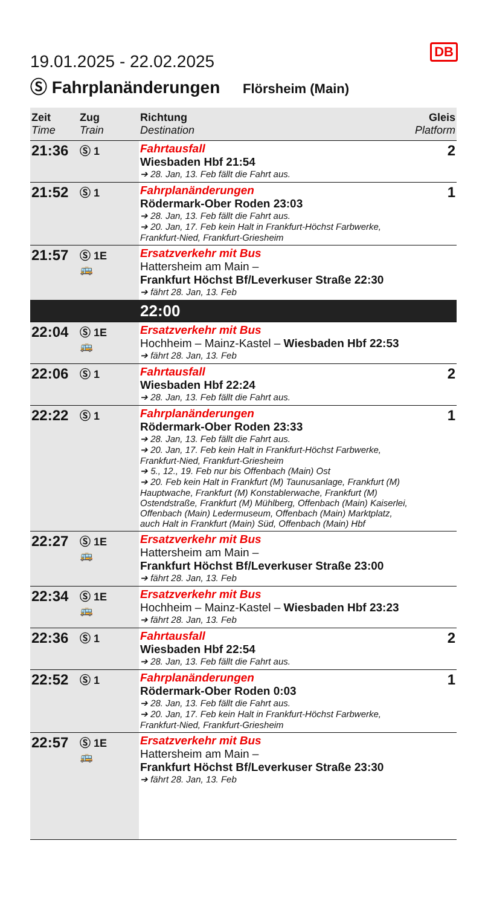DB
19.01.2025 - 22.02.2025
Ⓢ Fahrplanänderungen Flörsheim (Main)
| Zeit Time | Zug Train | Richtung Destination | Gleis Platform |
| --- | --- | --- | --- |
| 21:36 | Ⓢ 1 | Fahrtausfall Wiesbaden Hbf 21:54 ➔ 28. Jan, 13. Feb fällt die Fahrt aus. | 2 |
| 21:52 | Ⓢ 1 | Fahrplanänderungen Rödermark-Ober Roden 23:03 ➔ 28. Jan, 13. Feb fällt die Fahrt aus. ➔ 20. Jan, 17. Feb kein Halt in Frankfurt-Höchst Farbwerke, Frankfurt-Nied, Frankfurt-Griesheim | 1 |
| 21:57 | Ⓢ 1E 🚌 | Ersatzverkehr mit Bus Hattersheim am Main – Frankfurt Höchst Bf/Leverkuser Straße 22:30 ➔ fährt 28. Jan, 13. Feb | |
| | | 22:00 | |
| 22:04 | Ⓢ 1E 🚌 | Ersatzverkehr mit Bus Hochheim – Mainz-Kastel – Wiesbaden Hbf 22:53 ➔ fährt 28. Jan, 13. Feb | |
| 22:06 | Ⓢ 1 | Fahrtausfall Wiesbaden Hbf 22:24 ➔ 28. Jan, 13. Feb fällt die Fahrt aus. | 2 |
| 22:22 | Ⓢ 1 | Fahrplanänderungen Rödermark-Ober Roden 23:33 ➔ 28. Jan, 13. Feb fällt die Fahrt aus. ➔ 20. Jan, 17. Feb kein Halt in Frankfurt-Höchst Farbwerke, Frankfurt-Nied, Frankfurt-Griesheim ➔ 5., 12., 19. Feb nur bis Offenbach (Main) Ost ➔ 20. Feb kein Halt in Frankfurt (M) Taunusanlage, Frankfurt (M) Hauptwache, Frankfurt (M) Konstablerwache, Frankfurt (M) Ostendstraße, Frankfurt (M) Mühlberg, Offenbach (Main) Kaiserlei, Offenbach (Main) Ledermuseum, Offenbach (Main) Marktplatz, auch Halt in Frankfurt (Main) Süd, Offenbach (Main) Hbf | 1 |
| 22:27 | Ⓢ 1E 🚌 | Ersatzverkehr mit Bus Hattersheim am Main – Frankfurt Höchst Bf/Leverkuser Straße 23:00 ➔ fährt 28. Jan, 13. Feb | |
| 22:34 | Ⓢ 1E 🚌 | Ersatzverkehr mit Bus Hochheim – Mainz-Kastel – Wiesbaden Hbf 23:23 ➔ fährt 28. Jan, 13. Feb | |
| 22:36 | Ⓢ 1 | Fahrtausfall Wiesbaden Hbf 22:54 ➔ 28. Jan, 13. Feb fällt die Fahrt aus. | 2 |
| 22:52 | Ⓢ 1 | Fahrplanänderungen Rödermark-Ober Roden 0:03 ➔ 28. Jan, 13. Feb fällt die Fahrt aus. ➔ 20. Jan, 17. Feb kein Halt in Frankfurt-Höchst Farbwerke, Frankfurt-Nied, Frankfurt-Griesheim | 1 |
| 22:57 | Ⓢ 1E 🚌 | Ersatzverkehr mit Bus Hattersheim am Main – Frankfurt Höchst Bf/Leverkuser Straße 23:30 ➔ fährt 28. Jan, 13. Feb | |